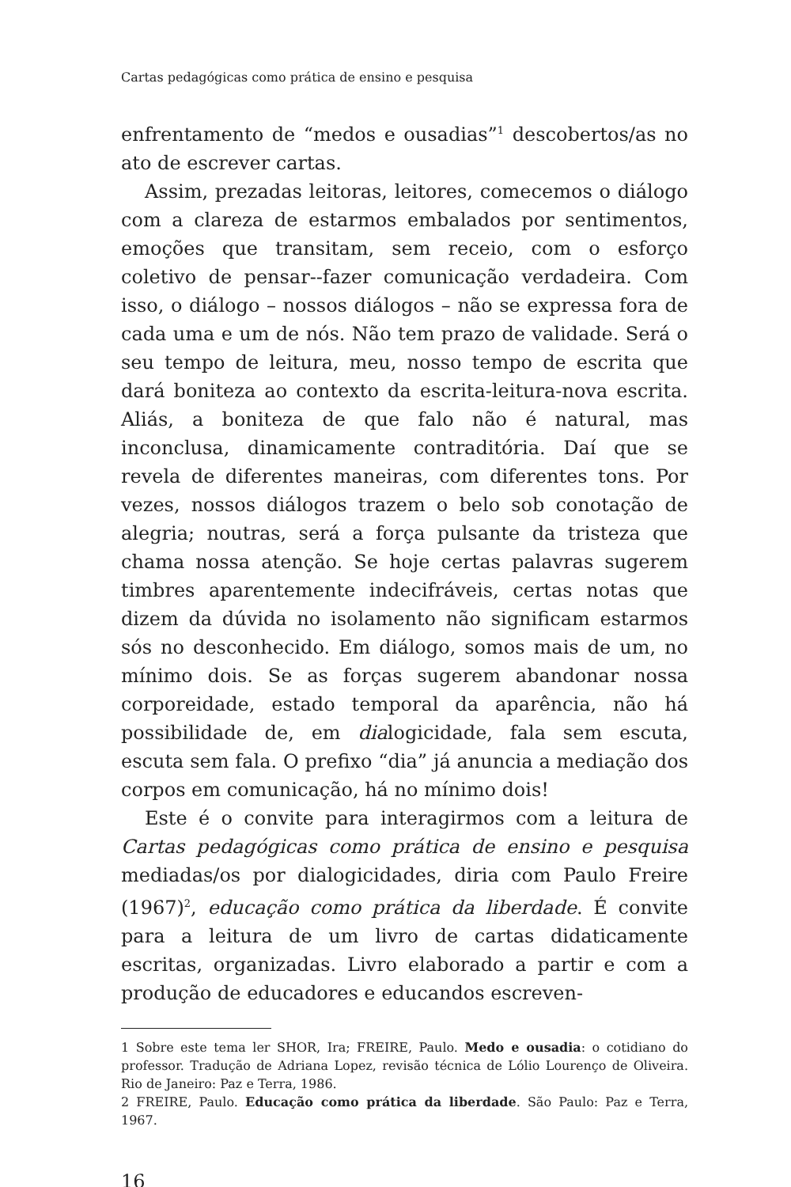Cartas pedagógicas como prática de ensino e pesquisa
enfrentamento de “medos e ousadias”<sup>1</sup> descobertos/as no ato de escrever cartas.
Assim, prezadas leitoras, leitores, comecemos o diálogo com a clareza de estarmos embalados por sentimentos, emoções que transitam, sem receio, com o esforço coletivo de pensar--fazer comunicação verdadeira. Com isso, o diálogo – nossos diálogos – não se expressa fora de cada uma e um de nós. Não tem prazo de validade. Será o seu tempo de leitura, meu, nosso tempo de escrita que dará boniteza ao contexto da escrita-leitura-nova escrita. Aliás, a boniteza de que falo não é natural, mas inconclusa, dinamicamente contraditória. Daí que se revela de diferentes maneiras, com diferentes tons. Por vezes, nossos diálogos trazem o belo sob conotação de alegria; noutras, será a força pulsante da tristeza que chama nossa atenção. Se hoje certas palavras sugerem timbres aparentemente indecifráveis, certas notas que dizem da dúvida no isolamento não significam estarmos sós no desconhecido. Em diálogo, somos mais de um, no mínimo dois. Se as forças sugerem abandonar nossa corporeidade, estado temporal da aparência, não há possibilidade de, em dialogicidade, fala sem escuta, escuta sem fala. O prefixo “dia” já anuncia a mediação dos corpos em comunicação, há no mínimo dois!
Este é o convite para interagirmos com a leitura de Cartas pedagógicas como prática de ensino e pesquisa mediadas/os por dialogicidades, diria com Paulo Freire (1967)<sup>2</sup>, educação como prática da liberdade. É convite para a leitura de um livro de cartas didaticamente escritas, organizadas. Livro elaborado a partir e com a produção de educadores e educandos escreven-
1 Sobre este tema ler SHOR, Ira; FREIRE, Paulo. Medo e ousadia: o cotidiano do professor. Tradução de Adriana Lopez, revisão técnica de Lólio Lourenço de Oliveira. Rio de Janeiro: Paz e Terra, 1986.
2 FREIRE, Paulo. Educação como prática da liberdade. São Paulo: Paz e Terra, 1967.
16